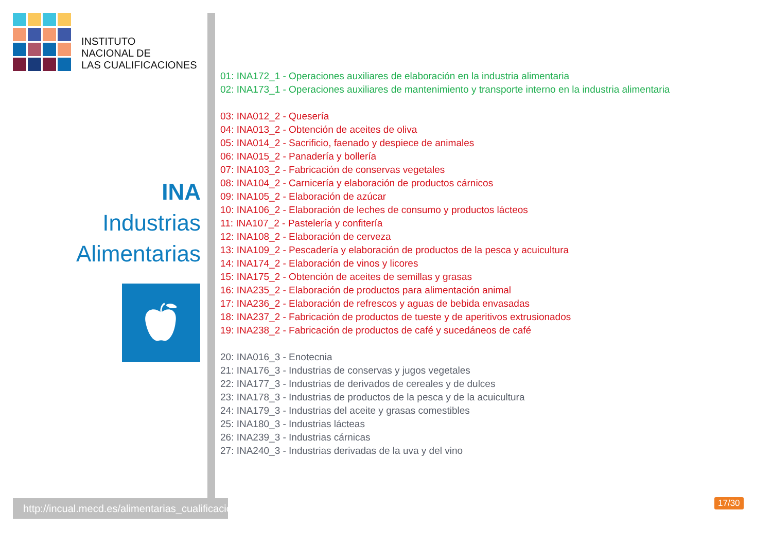INSTITUTO
NACIONAL DE
LAS CUALIFICACIONES
INA
Industrias
Alimentarias
http://incual.mecd.es/alimentarias_cualificaciones
01: INA172_1 - Operaciones auxiliares de elaboración en la industria alimentaria
02: INA173_1 - Operaciones auxiliares de mantenimiento y transporte interno en la industria alimentaria
03: INA012_2 - Quesería
04: INA013_2 - Obtención de aceites de oliva
05: INA014_2 - Sacrificio, faenado y despiece de animales
06: INA015_2 - Panadería y bollería
07: INA103_2 - Fabricación de conservas vegetales
08: INA104_2 - Carnicería y elaboración de productos cárnicos
09: INA105_2 - Elaboración de azúcar
10: INA106_2 - Elaboración de leches de consumo y productos lácteos
11: INA107_2 - Pastelería y confitería
12: INA108_2 - Elaboración de cerveza
13: INA109_2 - Pescadería y elaboración de productos de la pesca y acuicultura
14: INA174_2 - Elaboración de vinos y licores
15: INA175_2 - Obtención de aceites de semillas y grasas
16: INA235_2 - Elaboración de productos para alimentación animal
17: INA236_2 - Elaboración de refrescos y aguas de bebida envasadas
18: INA237_2 - Fabricación de productos de tueste y de aperitivos extrusionados
19: INA238_2 - Fabricación de productos de café y sucedáneos de café
20: INA016_3 - Enotecnia
21: INA176_3 - Industrias de conservas y jugos vegetales
22: INA177_3 - Industrias de derivados de cereales y de dulces
23: INA178_3 - Industrias de productos de la pesca y de la acuicultura
24: INA179_3 - Industrias del aceite y grasas comestibles
25: INA180_3 - Industrias lácteas
26: INA239_3 - Industrias cárnicas
27: INA240_3 - Industrias derivadas de la uva y del vino
17/30